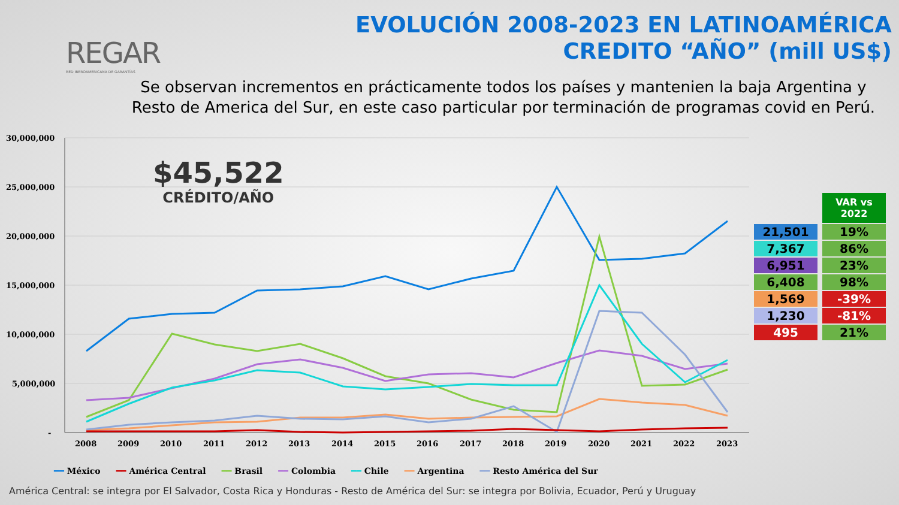REGAR
RED IBEROAMERICANA DE GARANTÍAS
EVOLUCIÓN 2008-2023 EN LATINOAMÉRICA
CREDITO “AÑO” (mill US$)
Se observan incrementos en prácticamente todos los países y mantenien la baja Argentina y
Resto de America del Sur, en este caso particular por terminación de programas covid en Perú.
30,000,000
25,000,000
20,000,000
15,000,000
10,000,000
5,000,000
-
2008
2009
2010
2011
2012
2013
2014
2015
2016
2017
2018
2019
2020
2021
2022
2023
$45,522
CRÉDITO/AÑO
| | VAR vs 2022 |
| 21,501 | 19% |
| 7,367 | 86% |
| 6,951 | 23% |
| 6,408 | 98% |
| 1,569 | -39% |
| 1,230 | -81% |
| 495 | 21% |
━━ México ━━ América Central ━━ Brasil ━━ Colombia ━━ Chile ━━ Argentina ━━ Resto América del Sur
América Central: se integra por El Salvador, Costa Rica y Honduras - Resto de América del Sur: se integra por Bolivia, Ecuador, Perú y Uruguay